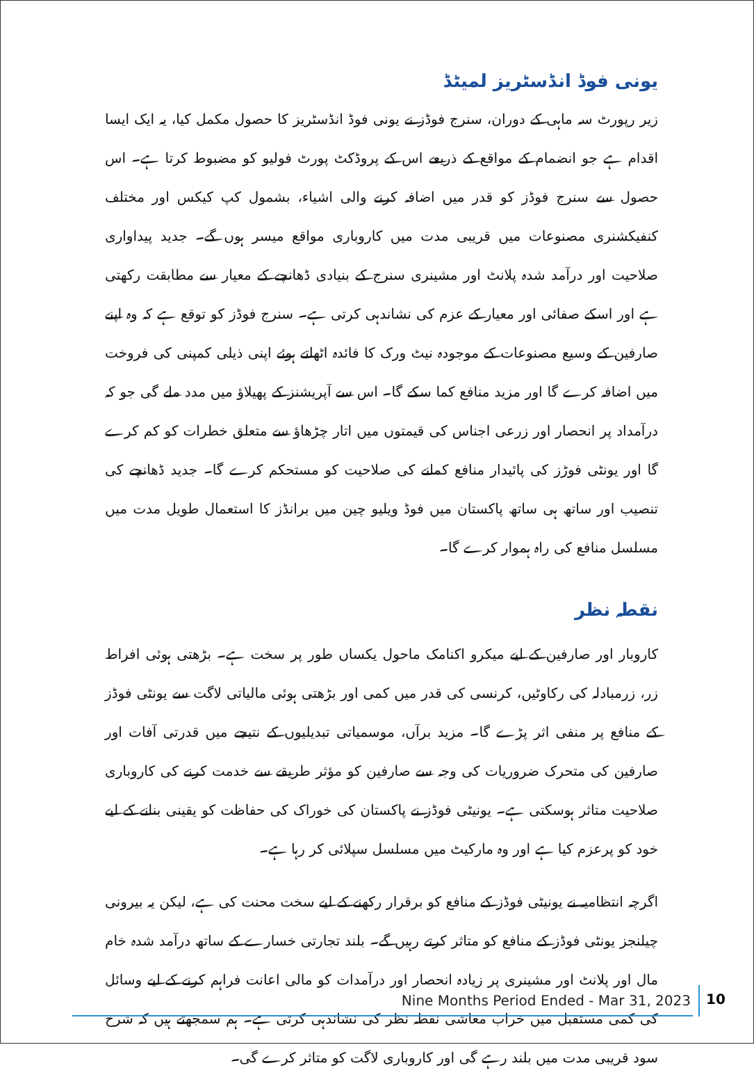یونی فوڈ انڈسٹریز لمیٹڈ
زیر رپورٹ سہ ماہی کے دوران، سنرج فوڈز نے یونی فوڈ انڈسٹریز کا حصول مکمل کیا، یہ ایک ایسا اقدام ہے جو انضمام کے مواقع کے ذریعے اس کے پروڈکٹ پورٹ فولیو کو مضبوط کرتا ہے۔ اس حصول سے سنرج فوڈز کو قدر میں اضافہ کرنے والی اشیاء، بشمول کپ کیکس اور مختلف کنفیکشنری مصنوعات میں قریبی مدت میں کاروباری مواقع میسر ہوں گے۔ جدید پیداواری صلاحیت اور درآمد شدہ پلانٹ اور مشینری سنرج کے بنیادی ڈھانچے کے معیار سے مطابقت رکھتی ہے اور اسکے صفائی اور معیار کے عزم کی نشاندہی کرتی ہے۔ سنرج فوڈز کو توقع ہے کہ وہ اپنے صارفین کے وسیع مصنوعات کے موجودہ نیٹ ورک کا فائدہ اٹھاتے ہوئے اپنی ذیلی کمپنی کی فروخت میں اضافہ کرے گا اور مزید منافع کما سکے گا۔ اس سے آپریشنز کے پھیلاؤ میں مدد ملے گی جو کہ درآمداد پر انحصار اور زرعی اجناس کی قیمتوں میں اتار چڑھاؤ سے متعلق خطرات کو کم کرے گا اور یونٹی فوڑز کی پائیدار منافع کمانے کی صلاحیت کو مستحکم کرے گا۔ جدید ڈھانچے کی تنصیب اور ساتھ ہی ساتھ پاکستان میں فوڈ ویلیو چین میں برانڈز کا استعمال طویل مدت میں مسلسل منافع کی راہ ہموار کرے گا۔
نقطہ نظر
کاروبار اور صارفین کے لیے میکرو اکنامک ماحول یکساں طور پر سخت ہے۔ بڑھتی ہوئی افراط زر، زرمبادلہ کی رکاوٹیں، کرنسی کی قدر میں کمی اور بڑھتی ہوئی مالیاتی لاگت سے یونٹی فوڈز کے منافع پر منفی اثر پڑے گا۔ مزید برآں، موسمیاتی تبدیلیوں کے نتیجے میں قدرتی آفات اور صارفین کی متحرک ضروریات کی وجہ سے صارفین کو مؤثر طریقے سے خدمت کرنے کی کاروباری صلاحیت متاثر ہوسکتی ہے۔ یونیٹی فوڈز نے پاکستان کی خوراک کی حفاظت کو یقینی بنانے کے لیے خود کو پرعزم کیا ہے اور وہ مارکیٹ میں مسلسل سپلائی کر رہا ہے۔
اگرچہ انتظامیہ نے یونیٹی فوڈز کے منافع کو برقرار رکھنے کے لیے سخت محنت کی ہے، لیکن یہ بیرونی چیلنجز یونٹی فوڈز کے منافع کو متاثر کرتے رہیں گے۔ بلند تجارتی خسارے کے ساتھ درآمد شدہ خام مال اور پلانٹ اور مشینری پر زیادہ انحصار اور درآمدات کو مالی اعانت فراہم کرنے کے لیے وسائل کی کمی مستقبل میں خراب معاشی نقطہ نظر کی نشاندہی کرتی ہے۔ ہم سمجھتے ہیں کہ شرح سود قریبی مدت میں بلند رہے گی اور کاروباری لاگت کو متاثر کرے گی۔
Nine Months Period Ended - Mar 31, 2023
10